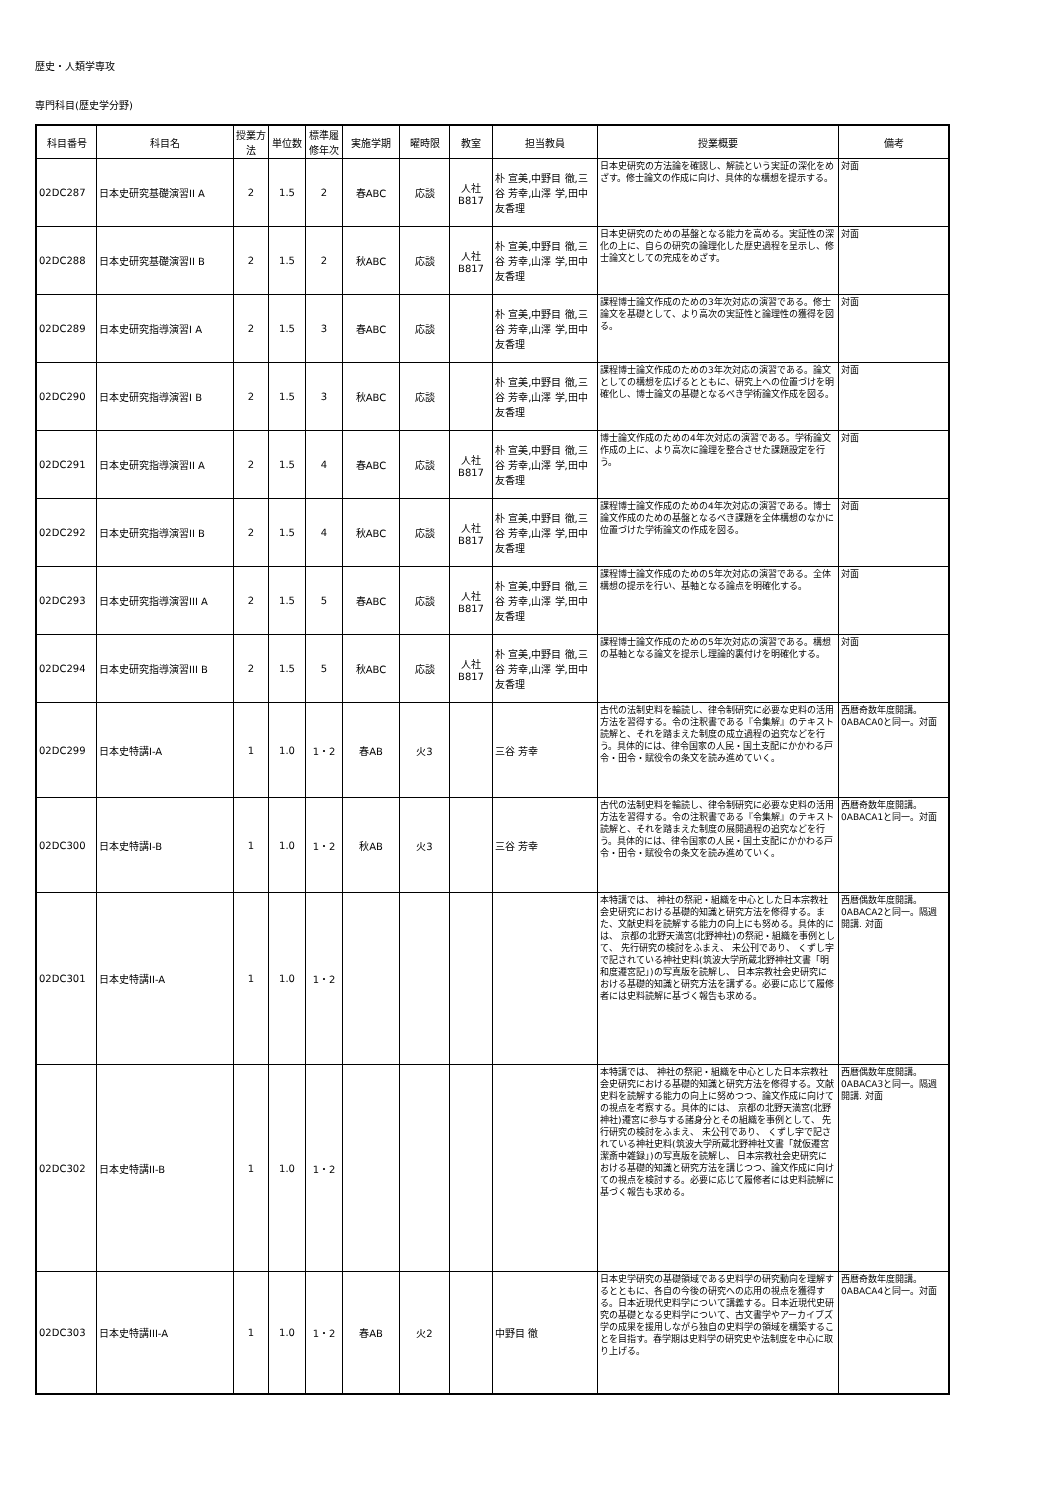歴史・人類学専攻
専門科目(歴史学分野)
| 科目番号 | 科目名 | 授業方法 | 単位数 | 標準履修年次 | 実施学期 | 曜時限 | 教室 | 担当教員 | 授業概要 | 備考 |
| --- | --- | --- | --- | --- | --- | --- | --- | --- | --- | --- |
| 02DC287 | 日本史研究基礎演習II A | 2 | 1.5 | 2 | 春ABC | 応談 | 人社 B817 | 朴 宣美,中野目 徹,三谷 芳幸,山澤 学,田中 友香理 | 日本史研究の方法論を確認し、解読という実証の深化をめざす。修士論文の作成に向け、具体的な構想を提示する。 | 対面 |
| 02DC288 | 日本史研究基礎演習II B | 2 | 1.5 | 2 | 秋ABC | 応談 | 人社 B817 | 朴 宣美,中野目 徹,三谷 芳幸,山澤 学,田中 友香理 | 日本史研究のための基盤となる能力を高める。実証性の深化の上に、自らの研究の論理化した歴史過程を呈示し、修士論文としての完成をめざす。 | 対面 |
| 02DC289 | 日本史研究指導演習I A | 2 | 1.5 | 3 | 春ABC | 応談 | | 朴 宣美,中野目 徹,三谷 芳幸,山澤 学,田中 友香理 | 課程博士論文作成のための3年次対応の演習である。修士論文を基礎として、より高次の実証性と論理性の獲得を図る。 | 対面 |
| 02DC290 | 日本史研究指導演習I B | 2 | 1.5 | 3 | 秋ABC | 応談 | | 朴 宣美,中野目 徹,三谷 芳幸,山澤 学,田中 友香理 | 課程博士論文作成のための3年次対応の演習である。論文としての構想を広げるとともに、研究上への位置づけを明確化し、博士論文の基礎となるべき学術論文作成を図る。 | 対面 |
| 02DC291 | 日本史研究指導演習II A | 2 | 1.5 | 4 | 春ABC | 応談 | 人社 B817 | 朴 宣美,中野目 徹,三谷 芳幸,山澤 学,田中 友香理 | 博士論文作成のための4年次対応の演習である。学術論文作成の上に、より高次に論理を整合させた課題設定を行う。 | 対面 |
| 02DC292 | 日本史研究指導演習II B | 2 | 1.5 | 4 | 秋ABC | 応談 | 人社 B817 | 朴 宣美,中野目 徹,三谷 芳幸,山澤 学,田中 友香理 | 課程博士論文作成のための4年次対応の演習である。博士論文作成のための基盤となるべき課題を全体構想のなかに位置づけた学術論文の作成を図る。 | 対面 |
| 02DC293 | 日本史研究指導演習III A | 2 | 1.5 | 5 | 春ABC | 応談 | 人社 B817 | 朴 宣美,中野目 徹,三谷 芳幸,山澤 学,田中 友香理 | 課程博士論文作成のための5年次対応の演習である。全体構想の提示を行い、基軸となる論点を明確化する。 | 対面 |
| 02DC294 | 日本史研究指導演習III B | 2 | 1.5 | 5 | 秋ABC | 応談 | 人社 B817 | 朴 宣美,中野目 徹,三谷 芳幸,山澤 学,田中 友香理 | 課程博士論文作成のための5年次対応の演習である。構想の基軸となる論文を提示し理論的裏付けを明確化する。 | 対面 |
| 02DC299 | 日本史特講I-A | 1 | 1.0 | 1・2 | 春AB | 火3 | | 三谷 芳幸 | 古代の法制史料を輪読し、律令制研究に必要な史料の活用方法を習得する。令の注釈書である『令集解』のテキスト読解と、それを踏まえた制度の成立過程の追究などを行う。具体的には、律令国家の人民・国土支配にかかわる戸令・田令・賦役令の条文を読み進めていく。 | 西暦奇数年度開講。0ABACA0と同一。対面 |
| 02DC300 | 日本史特講I-B | 1 | 1.0 | 1・2 | 秋AB | 火3 | | 三谷 芳幸 | 古代の法制史料を輪読し、律令制研究に必要な史料の活用方法を習得する。令の注釈書である『令集解』のテキスト読解と、それを踏まえた制度の展開過程の追究などを行う。具体的には、律令国家の人民・国土支配にかかわる戸令・田令・賦役令の条文を読み進めていく。 | 西暦奇数年度開講。0ABACA1と同一。対面 |
| 02DC301 | 日本史特講II-A | 1 | 1.0 | 1・2 | | | | | 本特講では、 神社の祭祀・組織を中心とした日本宗教社会史研究における基礎的知識と研究方法を修得する。また、文献史料を読解する能力の向上にも努める。具体的には、 京都の北野天満宮(北野神社)の祭祀・組織を事例として、 先行研究の検討をふまえ、 未公刊であり、 くずし字で記されている神社史料(筑波大学所蔵北野神社文書「明和度遷宮記」)の写真版を読解し、 日本宗教社会史研究における基礎的知識と研究方法を講ずる。必要に応じて履修者には史料読解に基づく報告も求める。 | 西暦偶数年度開講。0ABACA2と同一。隔週開講. 対面 |
| 02DC302 | 日本史特講II-B | 1 | 1.0 | 1・2 | | | | | 本特講では、 神社の祭祀・組織を中心とした日本宗教社会史研究における基礎的知識と研究方法を修得する。文献史料を読解する能力の向上に努めつつ、論文作成に向けての視点を考察する。具体的には、 京都の北野天満宮(北野神社)遷宮に参与する諸身分とその組織を事例として、 先行研究の検討をふまえ、 未公刊であり、 くずし字で記されている神社史料(筑波大学所蔵北野神社文書「就仮遷宮潔斎中雑録」)の写真版を読解し、 日本宗教社会史研究における基礎的知識と研究方法を講じつつ、論文作成に向けての視点を検討する。必要に応じて履修者には史料読解に基づく報告も求める。 | 西暦偶数年度開講。0ABACA3と同一。隔週開講. 対面 |
| 02DC303 | 日本史特講III-A | 1 | 1.0 | 1・2 | 春AB | 火2 | | 中野目 徹 | 日本史学研究の基礎領域である史料学の研究動向を理解するとともに、各自の今後の研究への応用の視点を獲得する。日本近現代史料学について講義する。日本近現代史研究の基礎となる史料学について、古文書学やアーカイブズ学の成果を援用しながら独自の史料学の領域を構築することを目指す。春学期は史料学の研究史や法制度を中心に取り上げる。 | 西暦奇数年度開講。0ABACA4と同一。対面 |